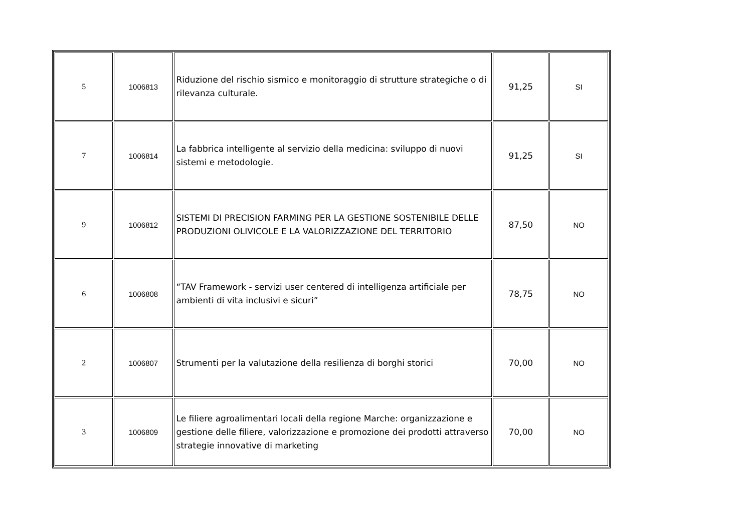| 5 | 1006813 | Riduzione del rischio sismico e monitoraggio di strutture strategiche o di rilevanza culturale. | 91,25 | SI |
| 7 | 1006814 | La fabbrica intelligente al servizio della medicina: sviluppo di nuovi sistemi e metodologie. | 91,25 | SI |
| 9 | 1006812 | SISTEMI DI PRECISION FARMING PER LA GESTIONE SOSTENIBILE DELLE PRODUZIONI OLIVICOLE E LA VALORIZZAZIONE DEL TERRITORIO | 87,50 | NO |
| 6 | 1006808 | “TAV Framework - servizi user centered di intelligenza artificiale per ambienti di vita inclusivi e sicuri” | 78,75 | NO |
| 2 | 1006807 | Strumenti per la valutazione della resilienza di borghi storici | 70,00 | NO |
| 3 | 1006809 | Le filiere agroalimentari locali della regione Marche: organizzazione e gestione delle filiere, valorizzazione e promozione dei prodotti attraverso strategie innovative di marketing | 70,00 | NO |